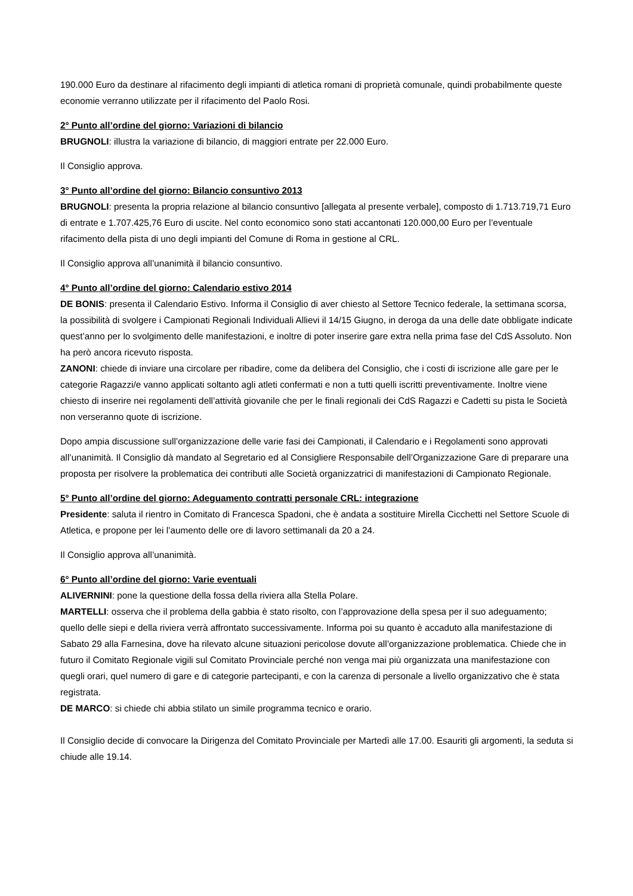190.000 Euro da destinare al rifacimento degli impianti di atletica romani di proprietà comunale, quindi probabilmente queste economie verranno utilizzate per il rifacimento del Paolo Rosi.
2° Punto all’ordine del giorno: Variazioni di bilancio
BRUGNOLI: illustra la variazione di bilancio, di maggiori entrate per 22.000 Euro.
Il Consiglio approva.
3° Punto all’ordine del giorno: Bilancio consuntivo 2013
BRUGNOLI: presenta la propria relazione al bilancio consuntivo [allegata al presente verbale], composto di 1.713.719,71 Euro di entrate e 1.707.425,76 Euro di uscite. Nel conto economico sono stati accantonati 120.000,00 Euro per l’eventuale rifacimento della pista di uno degli impianti del Comune di Roma in gestione al CRL.
Il Consiglio approva all’unanimità il bilancio consuntivo.
4° Punto all’ordine del giorno: Calendario estivo 2014
DE BONIS: presenta il Calendario Estivo. Informa il Consiglio di aver chiesto al Settore Tecnico federale, la settimana scorsa, la possibilità di svolgere i Campionati Regionali Individuali Allievi il 14/15 Giugno, in deroga da una delle date obbligate indicate quest’anno per lo svolgimento delle manifestazioni, e inoltre di poter inserire gare extra nella prima fase del CdS Assoluto. Non ha però ancora ricevuto risposta.
ZANONI: chiede di inviare una circolare per ribadire, come da delibera del Consiglio, che i costi di iscrizione alle gare per le categorie Ragazzi/e vanno applicati soltanto agli atleti confermati e non a tutti quelli iscritti preventivamente. Inoltre viene chiesto di inserire nei regolamenti dell’attività giovanile che per le finali regionali dei CdS Ragazzi e Cadetti su pista le Società non verseranno quote di iscrizione.
Dopo ampia discussione sull’organizzazione delle varie fasi dei Campionati, il Calendario e i Regolamenti sono approvati all’unanimità. Il Consiglio dà mandato al Segretario ed al Consigliere Responsabile dell’Organizzazione Gare di preparare una proposta per risolvere la problematica dei contributi alle Società organizzatrici di manifestazioni di Campionato Regionale.
5° Punto all’ordine del giorno: Adeguamento contratti personale CRL: integrazione
Presidente: saluta il rientro in Comitato di Francesca Spadoni, che è andata a sostituire Mirella Cicchetti nel Settore Scuole di Atletica, e propone per lei l’aumento delle ore di lavoro settimanali da 20 a 24.
Il Consiglio approva all’unanimità.
6° Punto all’ordine del giorno: Varie eventuali
ALIVERNINI: pone la questione della fossa della riviera alla Stella Polare.
MARTELLI: osserva che il problema della gabbia è stato risolto, con l’approvazione della spesa per il suo adeguamento; quello delle siepi e della riviera verrà affrontato successivamente. Informa poi su quanto è accaduto alla manifestazione di Sabato 29 alla Farnesina, dove ha rilevato alcune situazioni pericolose dovute all’organizzazione problematica. Chiede che in futuro il Comitato Regionale vigili sul Comitato Provinciale perché non venga mai più organizzata una manifestazione con quegli orari, quel numero di gare e di categorie partecipanti, e con la carenza di personale a livello organizzativo che è stata registrata.
DE MARCO: si chiede chi abbia stilato un simile programma tecnico e orario.
Il Consiglio decide di convocare la Dirigenza del Comitato Provinciale per Martedì alle 17.00. Esauriti gli argomenti, la seduta si chiude alle 19.14.